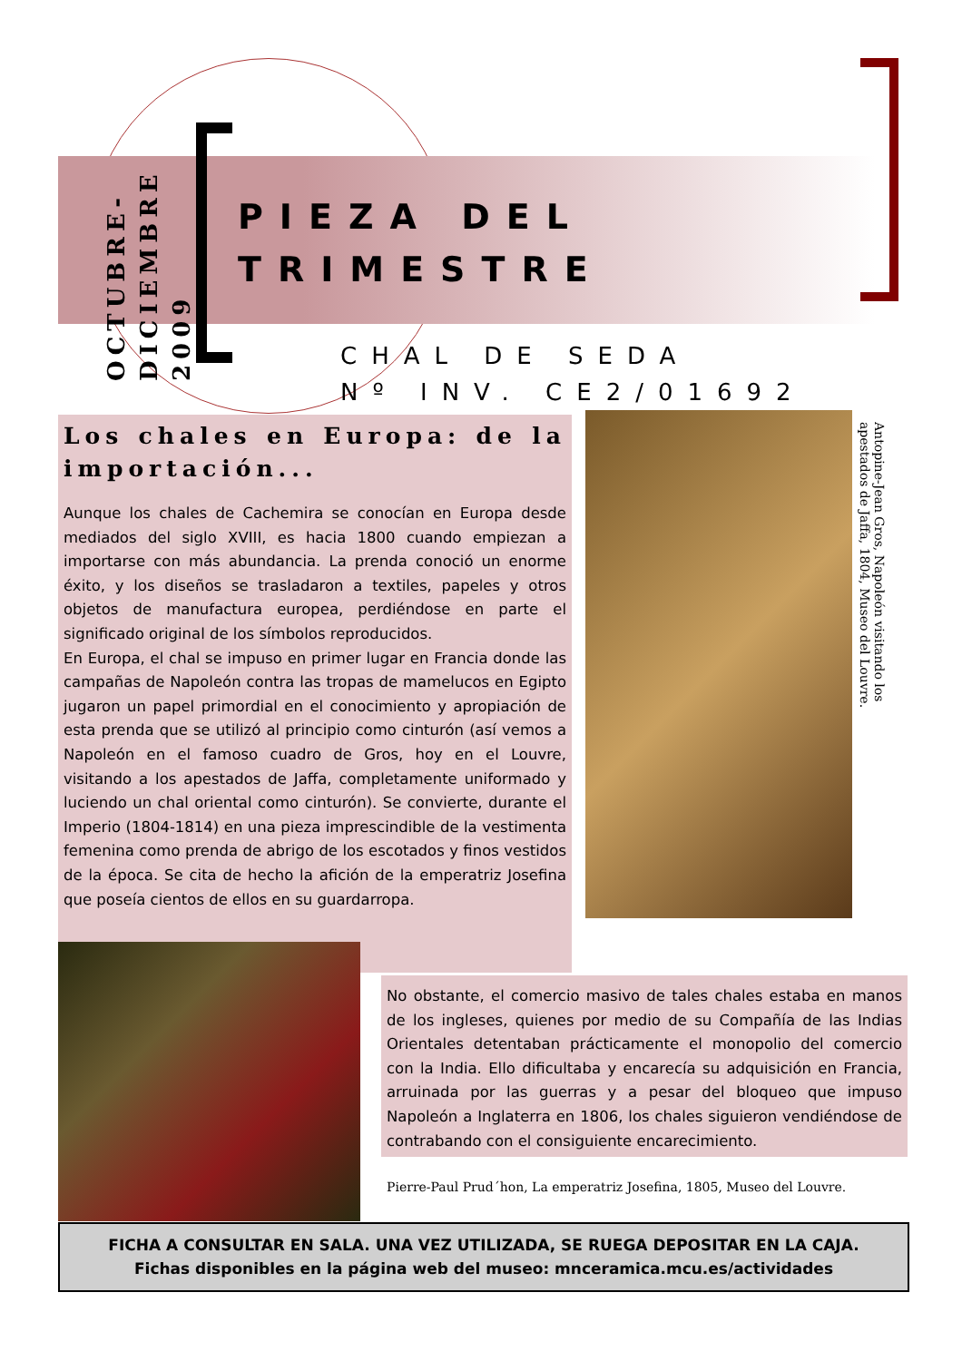OCTUBRE- DICIEMBRE 2009
PIEZA DEL
TRIMESTRE
CHAL DE SEDA
Nº INV. CE2/01692
Los chales en Europa: de la importación...
Aunque los chales de Cachemira se conocían en Europa desde mediados del siglo XVIII, es hacia 1800 cuando empiezan a importarse con más abundancia. La prenda conoció un enorme éxito, y los diseños se trasladaron a textiles, papeles y otros objetos de manufactura europea, perdiéndose en parte el significado original de los símbolos reproducidos.
En Europa, el chal se impuso en primer lugar en Francia donde las campañas de Napoleón contra las tropas de mamelucos en Egipto jugaron un papel primordial en el conocimiento y apropiación de esta prenda que se utilizó al principio como cinturón (así vemos a Napoleón en el famoso cuadro de Gros, hoy en el Louvre, visitando a los apestados de Jaffa, completamente uniformado y luciendo un chal oriental como cinturón). Se convierte, durante el Imperio (1804-1814) en una pieza imprescindible de la vestimenta femenina como prenda de abrigo de los escotados y finos vestidos de la época. Se cita de hecho la afición de la emperatriz Josefina que poseía cientos de ellos en su guardarropa.
Antopine-Jean Gros, Napoleón visitando los apestados de Jaffa, 1804, Museo del Louvre.
No obstante, el comercio masivo de tales chales estaba en manos de los ingleses, quienes por medio de su Compañía de las Indias Orientales detentaban prácticamente el monopolio del comercio con la India. Ello dificultaba y encarecía su adquisición en Francia, arruinada por las guerras y a pesar del bloqueo que impuso Napoleón a Inglaterra en 1806, los chales siguieron vendiéndose de contrabando con el consiguiente encarecimiento.
Pierre-Paul Prud´hon, La emperatriz Josefina, 1805, Museo del Louvre.
FICHA A CONSULTAR EN SALA. UNA VEZ UTILIZADA, SE RUEGA DEPOSITAR EN LA CAJA.
Fichas disponibles en la página web del museo: mnceramica.mcu.es/actividades